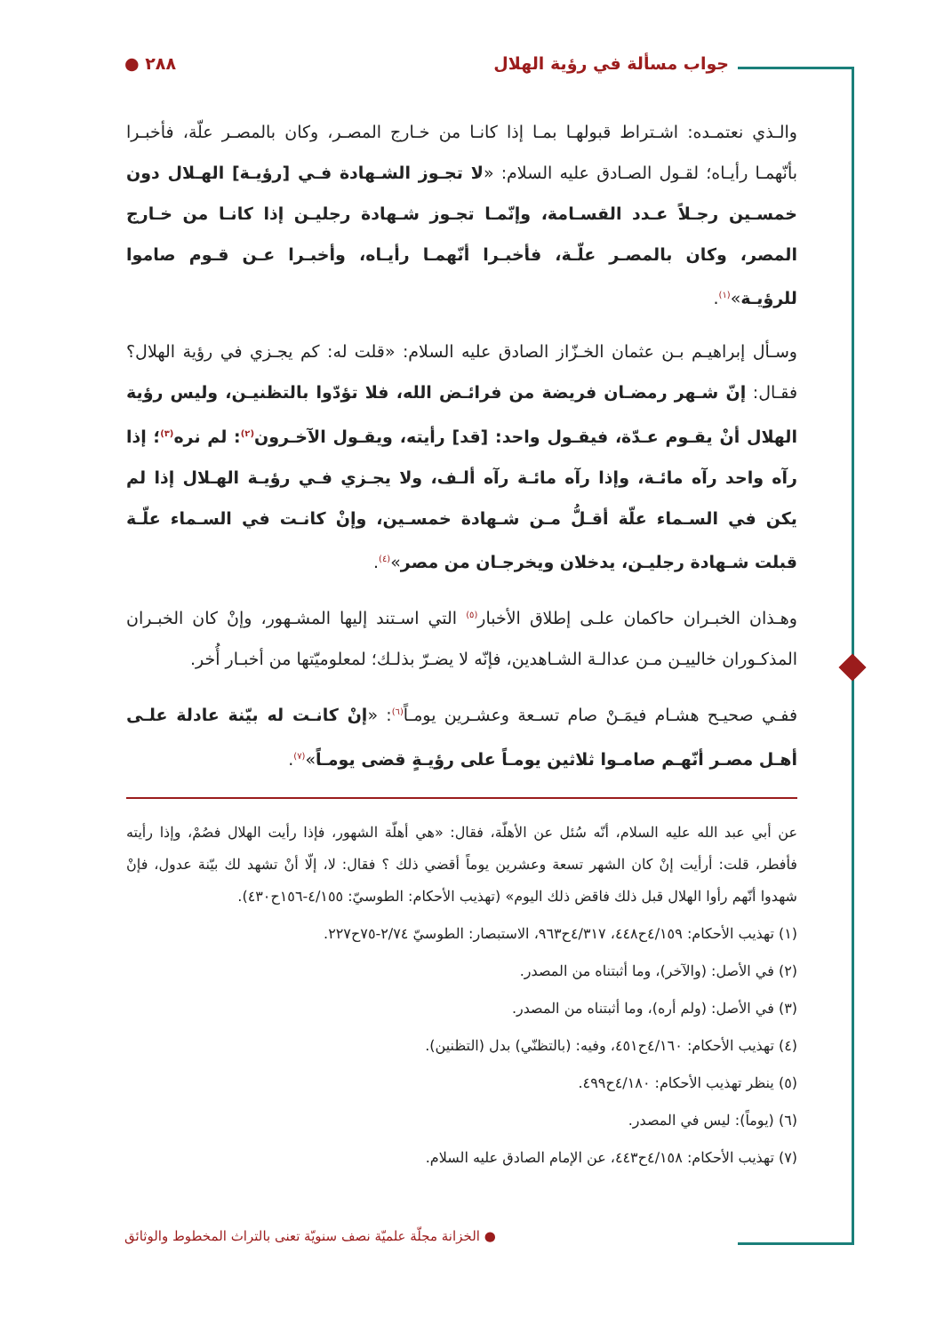جواب مسألة في رؤية الهلال ٢٨٨ ●
والـذي نعتمـده: اشـتراط قبولهـا بمـا إذا كانـا من خـارج المصـر، وكان بالمصـر علّة، فأخبـرا بأنّهمـا رأيـاه؛ لقـول الصـادق عليه السلام: «لا تجـوز الشـهادة فـي [رؤيـة] الهـلال دون خمسـين رجـلاً عـدد القسـامة، وإنّمـا تجـوز شـهادة رجليـن إذا كانـا من خـارج المصر، وكان بالمصـر علّـة، فأخبـرا أنّهمـا رأيـاه، وأخبـرا عـن قـوم صاموا للرؤيـة»<sup>(١)</sup>.
وسـأل إبراهيـم بـن عثمان الخـزّاز الصادق عليه السلام: «قلت له: كم يجـزي في رؤية الهلال؟ فقـال: إنّ شـهر رمضـان فريضة من فرائـض الله، فلا تؤدّوا بالتظنيـن، وليس رؤية الهلال أنْ يقـوم عـدّة، فيقـول واحد: [قد] رأيته، ويقـول الآخـرون<sup>(٢)</sup>: لم نره<sup>(٣)</sup>؛ إذا رآه واحد رآه مائـة، وإذا رآه مائـة رآه ألـف، ولا يجـزي فـي رؤيـة الهـلال إذا لم يكن في السـماء علّة أقـلُّ مـن شـهادة خمسـين، وإنْ كانـت في السـماء علّـة قبلت شـهادة رجليـن، يدخلان ويخرجـان من مصر»<sup>(٤)</sup>.
وهـذان الخبـران حاكمان علـى إطلاق الأخبار<sup>(٥)</sup> التي اسـتند إليها المشـهور، وإنْ كان الخبـران المذكـوران خالييـن مـن عدالـة الشـاهدين، فإنّه لا يضـرّ بذلـك؛ لمعلوميّتها من أخبـار أُخر.
ففـي صحيـح هشـام فيمَـنْ صام تسـعة وعشـرين يومـاً<sup>(٦)</sup>: «إنْ كانـت له بيّنة عادلة علـى أهـل مصـر أنّهـم صامـوا ثلاثين يومـاً على رؤيـةٍ قضى يومـاً»<sup>(٧)</sup>.
عن أبي عبد الله عليه السلام، أنّه سُئل عن الأهلّة، فقال: «هي أهلّة الشهور، فإذا رأيت الهلال فصُمْ، وإذا رأيته فأفطر، قلت: أرأيت إنْ كان الشهر تسعة وعشرين يوماً أقضي ذلك ؟ فقال: لا، إلّا أنْ تشهد لك بيّنة عدول، فإنْ شهدوا أنّهم رأوا الهلال قبل ذلك فاقض ذلك اليوم» (تهذيب الأحكام: الطوسيّ: ٤/١٥٥-١٥٦ح٤٣٠).
(١) تهذيب الأحكام: ٤/١٥٩ح٤٤٨، ٤/٣١٧ح٩٦٣، الاستبصار: الطوسيّ ٢/٧٤-٧٥ح٢٢٧.
(٢) في الأصل: (والآخر)، وما أثبتناه من المصدر.
(٣) في الأصل: (ولم أره)، وما أثبتناه من المصدر.
(٤) تهذيب الأحكام: ٤/١٦٠ح٤٥١، وفيه: (بالتظنّي) بدل (التظنين).
(٥) ينظر تهذيب الأحكام: ٤/١٨٠ح٤٩٩.
(٦) (يوماً): ليس في المصدر.
(٧) تهذيب الأحكام: ٤/١٥٨ح٤٤٣، عن الإمام الصادق عليه السلام.
● الخزانة مجلّة علميّة نصف سنويّة تعنى بالتراث المخطوط والوثائق